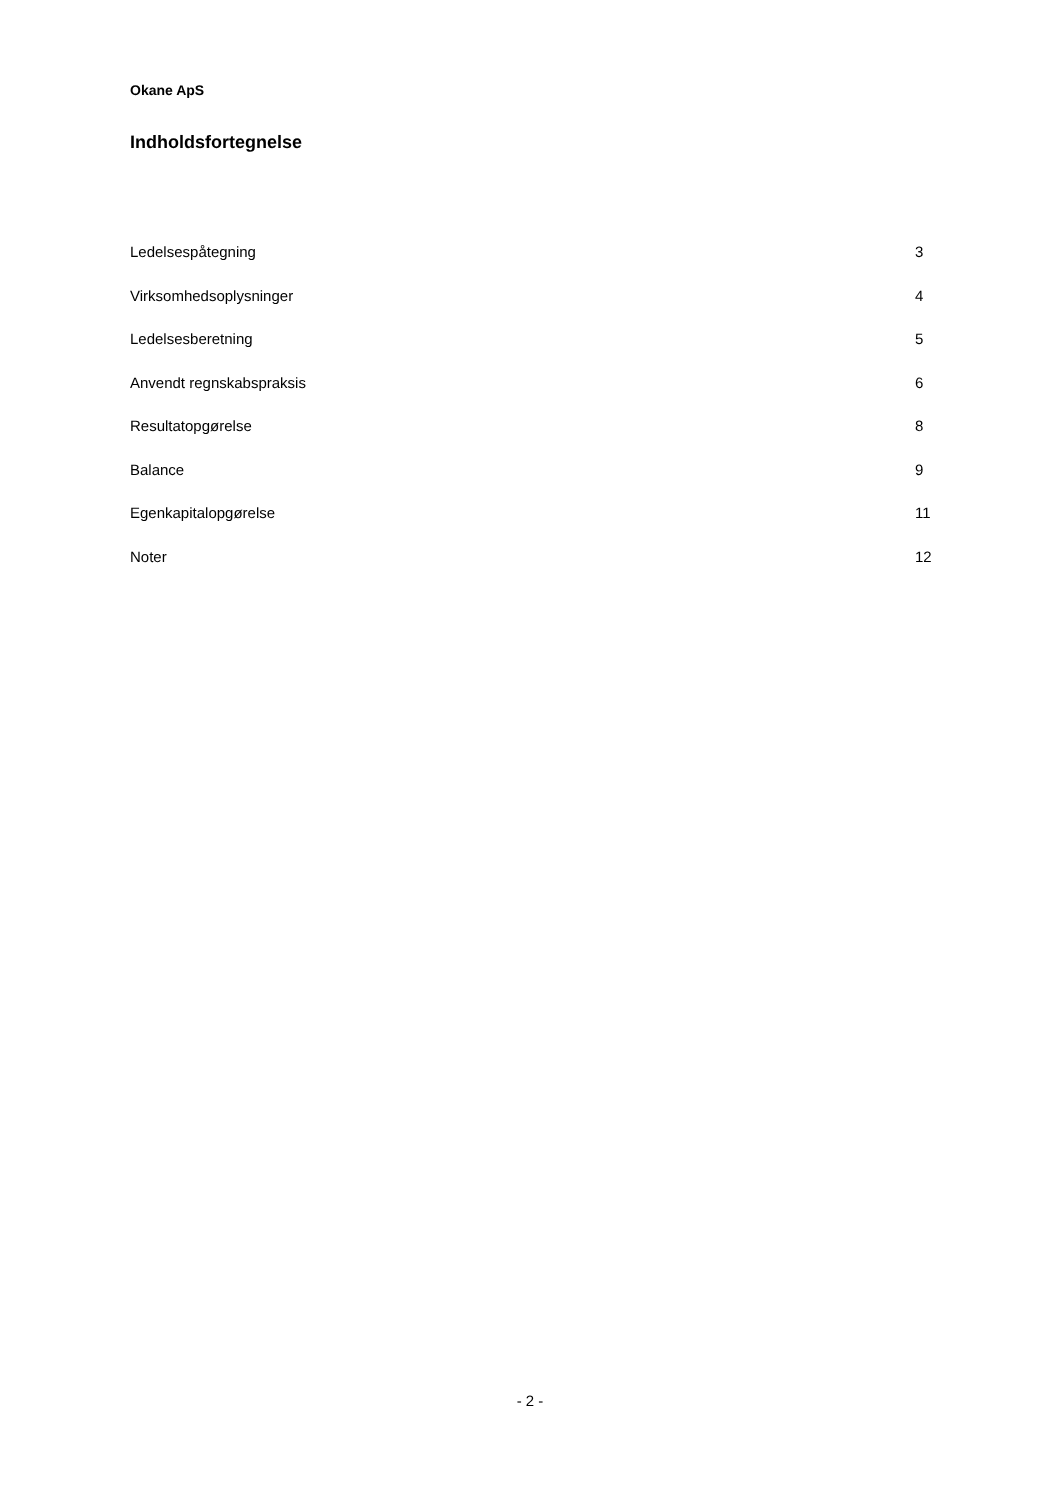Okane ApS
Indholdsfortegnelse
| Ledelsespåtegning | 3 |
| Virksomhedsoplysninger | 4 |
| Ledelsesberetning | 5 |
| Anvendt regnskabspraksis | 6 |
| Resultatopgørelse | 8 |
| Balance | 9 |
| Egenkapitalopgørelse | 11 |
| Noter | 12 |
- 2 -